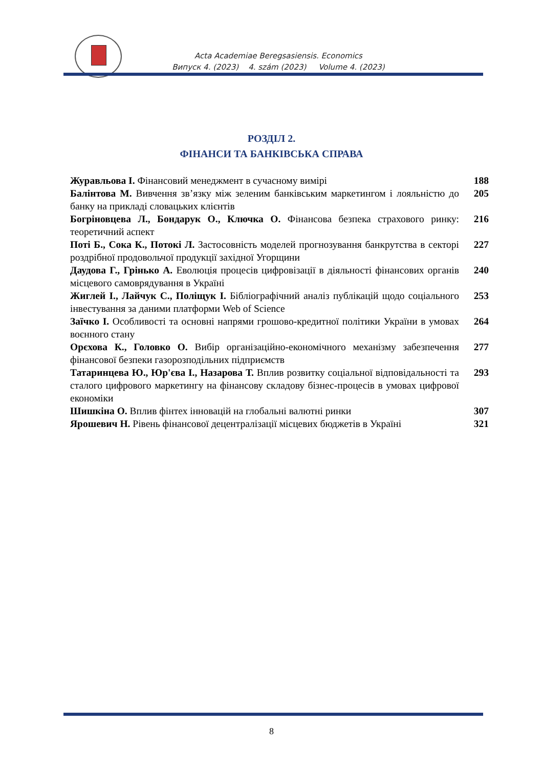Acta Academiae Beregsasiensis. Economics
Випуск 4. (2023) 4. szám (2023) Volume 4. (2023)
РОЗДІЛ 2.
ФІНАНСИ ТА БАНКІВСЬКА СПРАВА
Журавльова І. Фінансовий менеджмент в сучасному вимірі
188
Балінтова М. Вивчення зв’язку між зеленим банківським маркетингом і лояльністю до банку на прикладі словацьких клієнтів
205
Богріновцева Л., Бондарук О., Ключка О. Фінансова безпека страхового ринку: теоретичний аспект
216
Поті Б., Сока К., Потокі Л. Застосовність моделей прогнозування банкрутства в секторі роздрібної продовольчої продукції західної Угорщини
227
Даудова Г., Грінько А. Еволюція процесів цифровізації в діяльності фінансових органів місцевого самоврядування в Україні
240
Жиглей І., Лайчук С., Поліщук І. Бібліографічний аналіз публікацій щодо соціального інвестування за даними платформи Web of Science
253
Заїчко І. Особливості та основні напрями грошово-кредитної політики України в умовах воєнного стану
264
Орєхова К., Головко О. Вибір організаційно-економічного механізму забезпечення фінансової безпеки газорозподільних підприємств
277
Татаринцева Ю., Юр'єва І., Назарова Т. Вплив розвитку соціальної відповідальності та сталого цифрового маркетингу на фінансову складову бізнес-процесів в умовах цифрової економіки
293
Шишкіна О. Вплив фінтех інновацій на глобальні валютні ринки
307
Ярошевич Н. Рівень фінансової децентралізації місцевих бюджетів в Україні
321
8